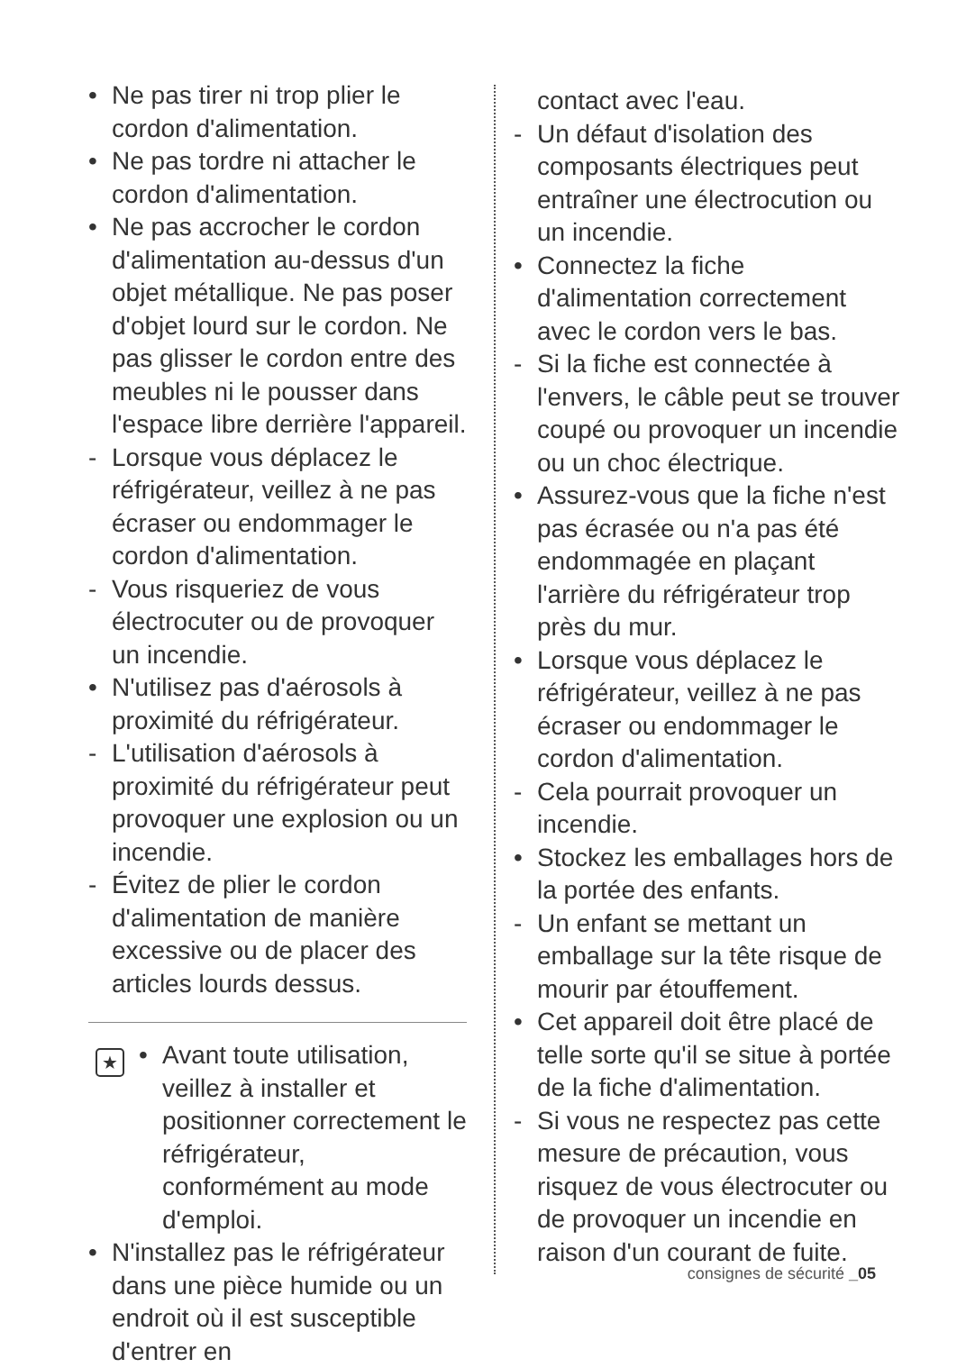• Ne pas tirer ni trop plier le cordon d'alimentation.
• Ne pas tordre ni attacher le cordon d'alimentation.
• Ne pas accrocher le cordon d'alimentation au-dessus d'un objet métallique. Ne pas poser d'objet lourd sur le cordon. Ne pas glisser le cordon entre des meubles ni le pousser dans l'espace libre derrière l'appareil.
- Lorsque vous déplacez le réfrigérateur, veillez à ne pas écraser ou endommager le cordon d'alimentation.
- Vous risqueriez de vous électrocuter ou de provoquer un incendie.
• N'utilisez pas d'aérosols à proximité du réfrigérateur.
- L'utilisation d'aérosols à proximité du réfrigérateur peut provoquer une explosion ou un incendie.
- Évitez de plier le cordon d'alimentation de manière excessive ou de placer des articles lourds dessus.
★
• Avant toute utilisation, veillez à installer et positionner correctement le réfrigérateur, conformément au mode d'emploi.
• N'installez pas le réfrigérateur dans une pièce humide ou un endroit où il est susceptible d'entrer en
contact avec l'eau.
- Un défaut d'isolation des composants électriques peut entraîner une électrocution ou un incendie.
• Connectez la fiche d'alimentation correctement avec le cordon vers le bas.
- Si la fiche est connectée à l'envers, le câble peut se trouver coupé ou provoquer un incendie ou un choc électrique.
• Assurez-vous que la fiche n'est pas écrasée ou n'a pas été endommagée en plaçant l'arrière du réfrigérateur trop près du mur.
• Lorsque vous déplacez le réfrigérateur, veillez à ne pas écraser ou endommager le cordon d'alimentation.
- Cela pourrait provoquer un incendie.
• Stockez les emballages hors de la portée des enfants.
- Un enfant se mettant un emballage sur la tête risque de mourir par étouffement.
• Cet appareil doit être placé de telle sorte qu'il se situe à portée de la fiche d'alimentation.
- Si vous ne respectez pas cette mesure de précaution, vous risquez de vous électrocuter ou de provoquer un incendie en raison d'un courant de fuite.
consignes de sécurité _05